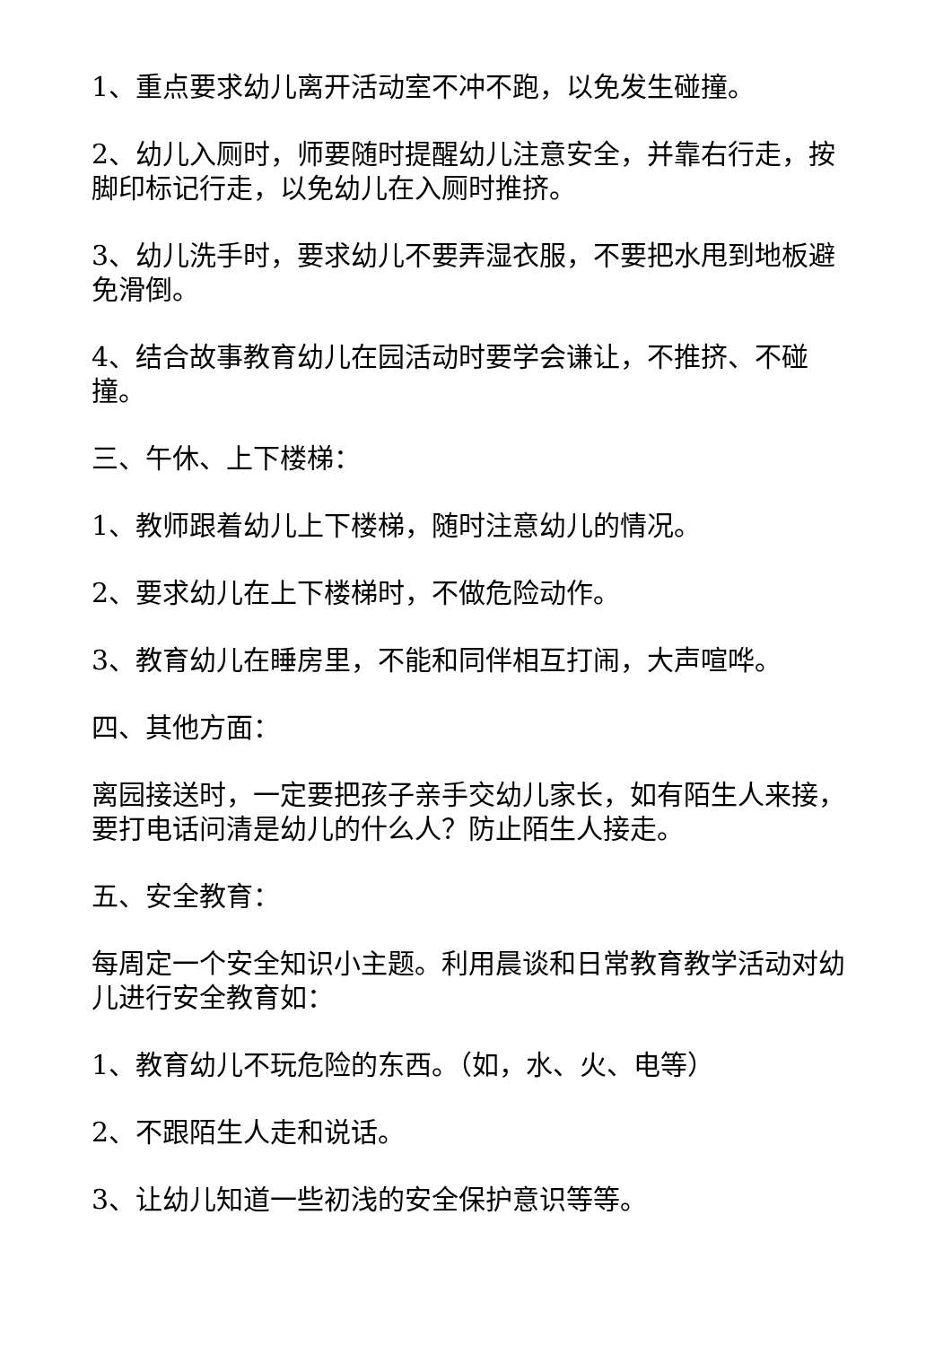1、重点要求幼儿离开活动室不冲不跑，以免发生碰撞。
2、幼儿入厕时，师要随时提醒幼儿注意安全，并靠右行走，按脚印标记行走，以免幼儿在入厕时推挤。
3、幼儿洗手时，要求幼儿不要弄湿衣服，不要把水甩到地板避免滑倒。
4、结合故事教育幼儿在园活动时要学会谦让，不推挤、不碰撞。
三、午休、上下楼梯：
1、教师跟着幼儿上下楼梯，随时注意幼儿的情况。
2、要求幼儿在上下楼梯时，不做危险动作。
3、教育幼儿在睡房里，不能和同伴相互打闹，大声喧哗。
四、其他方面：
离园接送时，一定要把孩子亲手交幼儿家长，如有陌生人来接，要打电话问清是幼儿的什么人？防止陌生人接走。
五、安全教育：
每周定一个安全知识小主题。利用晨谈和日常教育教学活动对幼儿进行安全教育如：
1、教育幼儿不玩危险的东西。（如，水、火、电等）
2、不跟陌生人走和说话。
3、让幼儿知道一些初浅的安全保护意识等等。